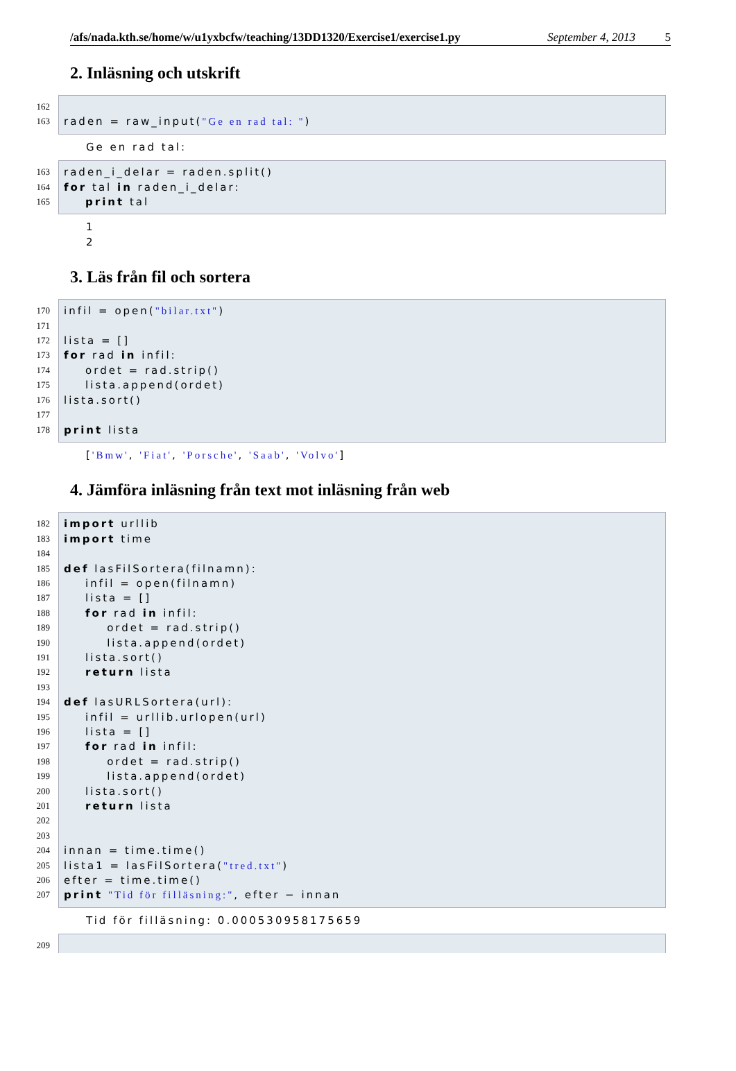/afs/nada.kth.se/home/w/u1yxbcfw/teaching/13DD1320/Exercise1/exercise1.py September 4, 2013 5
2. Inläsning och utskrift
162
163
raden = raw_input("Ge en rad tal: ")
Ge en rad tal:
163
164
165
raden_i_delar = raden.split() for tal in raden_i_delar: print tal
1 2
3. Läs från fil och sortera
170
171
172
173
174
175
176
177
178
infil = open("bilar.txt") lista = [] for rad in infil: ordet = rad.strip() lista.append(ordet) lista.sort() print lista
['Bmw', 'Fiat', 'Porsche', 'Saab', 'Volvo']
4. Jämföra inläsning från text mot inläsning från web
182
183
184
185
186
187
188
189
190
191
192
193
194
195
196
197
198
199
200
201
202
203
204
205
206
207
import urllib import time def lasFilSortera(filnamn): infil = open(filnamn) lista = [] for rad in infil: ordet = rad.strip() lista.append(ordet) lista.sort() return lista def lasURLSortera(url): infil = urllib.urlopen(url) lista = [] for rad in infil: ordet = rad.strip() lista.append(ordet) lista.sort() return lista innan = time.time() lista1 = lasFilSortera("tred.txt") efter = time.time() print "Tid för filläsning:", efter − innan
Tid för filläsning: 0.000530958175659
209